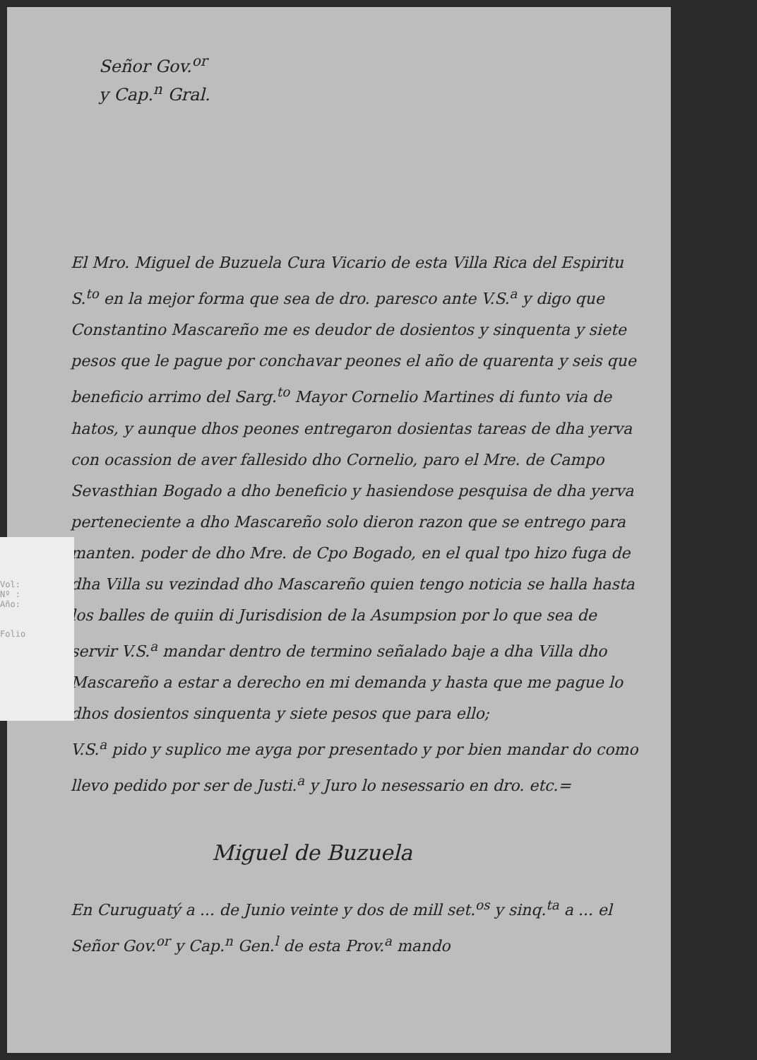Señor Gov.<sup>or</sup>
y Cap.<sup>n</sup> Gral.
El Mro. Miguel de Buzuela Cura Vicario de esta Villa Rica del Espiritu S.<sup>to</sup> en la mejor forma que sea de dro. paresco ante V.S.<sup>a</sup> y digo que Constantino Mascareño me es deudor de dosientos y sinquenta y siete pesos que le pague por conchavar peones el año de quarenta y seis que beneficio arrimo del Sarg.<sup>to</sup> Mayor Cornelio Martines di funto via de hatos, y aunque dhos peones entregaron dosientas tareas de dha yerva con ocassion de aver fallesido dho Cornelio, paro el Mre. de Campo Sevasthian Bogado a dho beneficio y hasiendose pesquisa de dha yerva perteneciente a dho Mascareño solo dieron razon que se entrego para manten. poder de dho Mre. de Cpo Bogado, en el qual tpo hizo fuga de dha Villa su vezindad dho Mascareño quien tengo noticia se halla hasta los balles de quiin di Jurisdision de la Asumpsion por lo que sea de servir V.S.<sup>a</sup> mandar dentro de termino señalado baje a dha Villa dho Mascareño a estar a derecho en mi demanda y hasta que me pague lo dhos dosientos sinquenta y siete pesos que para ello;
V.S.<sup>a</sup> pido y suplico me ayga por presentado y por bien mandar do como llevo pedido por ser de Justi.<sup>a</sup> y Juro lo nesessario en dro. etc.=
Miguel de Buzuela
En Curuguatý a ... de Junio veinte y dos de mill set.<sup>os</sup> y sinq.<sup>ta</sup> a ... el Señor Gov.<sup>or</sup> y Cap.<sup>n</sup> Gen.<sup>l</sup> de esta Prov.<sup>a</sup> mando
Vol:
Nº :
Año:
Folio